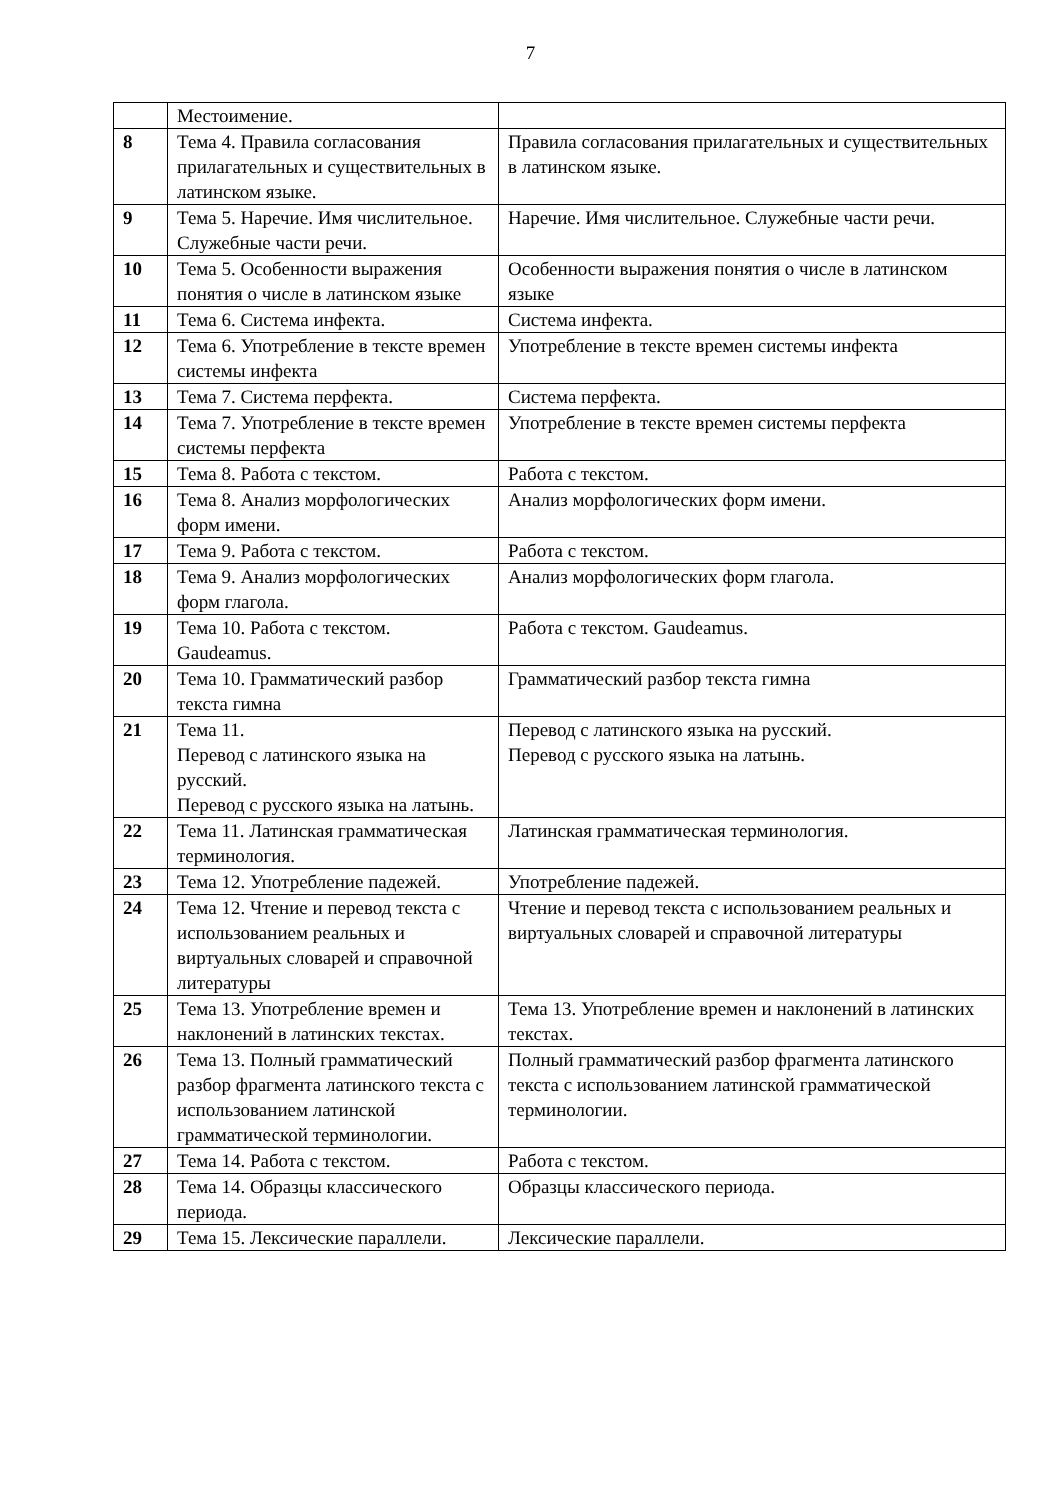7
| | Местоимение. | |
| 8 | Тема 4. Правила согласования прилагательных и существительных в латинском языке. | Правила согласования прилагательных и существительных в латинском языке. |
| 9 | Тема 5. Наречие. Имя числительное. Служебные части речи. | Наречие. Имя числительное. Служебные части речи. |
| 10 | Тема 5. Особенности выражения понятия о числе в латинском языке | Особенности выражения понятия о числе в латинском языке |
| 11 | Тема 6. Система инфекта. | Система инфекта. |
| 12 | Тема 6. Употребление в тексте времен системы инфекта | Употребление в тексте времен системы инфекта |
| 13 | Тема 7. Система перфекта. | Система перфекта. |
| 14 | Тема 7. Употребление в тексте времен системы перфекта | Употребление в тексте времен системы перфекта |
| 15 | Тема 8. Работа с текстом. | Работа с текстом. |
| 16 | Тема 8. Анализ морфологических форм имени. | Анализ морфологических форм имени. |
| 17 | Тема 9. Работа с текстом. | Работа с текстом. |
| 18 | Тема 9. Анализ морфологических форм глагола. | Анализ морфологических форм глагола. |
| 19 | Тема 10. Работа с текстом. Gaudeamus. | Работа с текстом. Gaudeamus. |
| 20 | Тема 10. Грамматический разбор текста гимна | Грамматический разбор текста гимна |
| 21 | Тема 11. Перевод с латинского языка на русский. Перевод с русского языка на латынь. | Перевод с латинского языка на русский. Перевод с русского языка на латынь. |
| 22 | Тема 11. Латинская грамматическая терминология. | Латинская грамматическая терминология. |
| 23 | Тема 12. Употребление падежей. | Употребление падежей. |
| 24 | Тема 12. Чтение и перевод текста с использованием реальных и виртуальных словарей и справочной литературы | Чтение и перевод текста с использованием реальных и виртуальных словарей и справочной литературы |
| 25 | Тема 13. Употребление времен и наклонений в латинских текстах. | Тема 13. Употребление времен и наклонений в латинских текстах. |
| 26 | Тема 13. Полный грамматический разбор фрагмента латинского текста с использованием латинской грамматической терминологии. | Полный грамматический разбор фрагмента латинского текста с использованием латинской грамматической терминологии. |
| 27 | Тема 14. Работа с текстом. | Работа с текстом. |
| 28 | Тема 14. Образцы классического периода. | Образцы классического периода. |
| 29 | Тема 15. Лексические параллели. | Лексические параллели. |